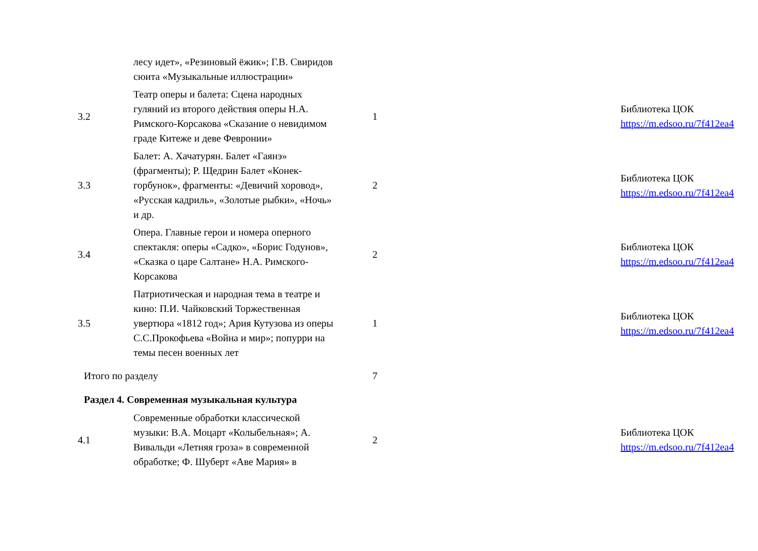| | лесу идет», «Резиновый ёжик»; Г.В. Свиридов сюита «Музыкальные иллюстрации» | | | |
| 3.2 | Театр оперы и балета: Сцена народных гуляний из второго действия оперы Н.А. Римского-Корсакова «Сказание о невидимом граде Китеже и деве Февронии» | 1 | | Библиотека ЦОК https://m.edsoo.ru/7f412ea4 |
| 3.3 | Балет: А. Хачатурян. Балет «Гаянэ» (фрагменты); Р. Щедрин Балет «Конек-горбунок», фрагменты: «Девичий хоровод», «Русская кадриль», «Золотые рыбки», «Ночь» и др. | 2 | | Библиотека ЦОК https://m.edsoo.ru/7f412ea4 |
| 3.4 | Опера. Главные герои и номера оперного спектакля: оперы «Садко», «Борис Годунов», «Сказка о царе Салтане» Н.А. Римского-Корсакова | 2 | | Библиотека ЦОК https://m.edsoo.ru/7f412ea4 |
| 3.5 | Патриотическая и народная тема в театре и кино: П.И. Чайковский Торжественная увертюра «1812 год»; Ария Кутузова из оперы С.С.Прокофьева «Война и мир»; попурри на темы песен военных лет | 1 | | Библиотека ЦОК https://m.edsoo.ru/7f412ea4 |
| Итого по разделу | | 7 | | |
| Раздел 4. Современная музыкальная культура | | | | |
| 4.1 | Современные обработки классической музыки: В.А. Моцарт «Колыбельная»; А. Вивальди «Летняя гроза» в современной обработке; Ф. Шуберт «Аве Мария» в | 2 | | Библиотека ЦОК https://m.edsoo.ru/7f412ea4 |